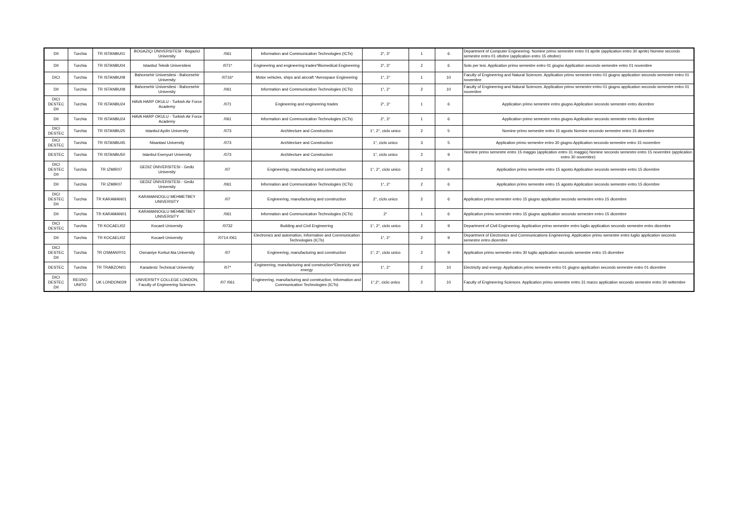| DII | Turchia | TR ISTANBU01 | BOGAZIÇI ÜNIVERSITESI - Bogazici University | /061 | Information and Communication Technologies (ICTs) | 2°, 3° | 1 | 6 | Department of Computer Engineering. Nomine primo semestre entro 01 aprile (application entro 30 aprile) Nomine secondo semestre entro 01 ottobre (application entro 15 ottobre) |
| DII | Turchia | TR ISTANBU04 | Istanbul Teknik Universitesi | /071* | Engineering and engineering trades*Biomedical Engineering | 2°, 3° | 2 | 6 | Solo per tesi. Application primo semestre entro 01 giugno Application secondo semestre entro 01 novembre |
| DICI | Turchia | TR ISTANBU08 | Bahcesehir Universitesi - Bahcesehir University | /0716* | Motor vehicles, ships and aircraft *Aerospace Engineering | 1°, 2° | 1 | 10 | Faculty of Engineering and Natural Sciences. Application primo semestre entro 01 giugno application secondo semestre entro 01 novembre |
| DII | Turchia | TR ISTANBU08 | Bahcesehir Universitesi - Bahcesehir University | /061 | Information and Communication Technologies (ICTs) | 1°, 2° | 2 | 10 | Faculty of Engineering and Natural Sciences. Application primo semestre entro 01 giugno application secondo semestre entro 01 novembre |
| DICI DESTEC DII | Turchia | TR ISTANBU24 | HAVA HARP OKULU - Turkish Air Force Academy | /071 | Engineering and engineering trades | 2°, 3° | 1 | 6 | Application primo semestre entro giugno Application secondo semestre entro dicembre |
| DII | Turchia | TR ISTANBU24 | HAVA HARP OKULU - Turkish Air Force Academy | /061 | Information and Communication Technologies (ICTs) | 2°, 3° | 1 | 6 | Application primo semestre entro giugno Application secondo semestre entro dicembre |
| DICI DESTEC | Turchia | TR ISTANBU25 | Istanbul Aydin University | /073 | Architecture and Construction | 1°, 2°, ciclo unico | 2 | 5 | Nomine primo semestre entro 15 agosto Nomine secondo semestre entro 15 dicembre |
| DICI DESTEC | Turchia | TR ISTANBU45 | Nisantasi University | /073 | Architecture and Construction | 1°, ciclo unico | 3 | 5 | Application primo semestre entro 30 giugno Application secondo semestre entro 15 novembre |
| DESTEC | Turchia | TR ISTANBU50 | Istanbul Esenyurt University | /073 | Architecture and Construction | 1°, ciclo unico | 2 | 9 | Nomine primo semestre entro 15 maggio (application entro 31 maggio) Nomine secondo semestre entro 15 novembre (application entro 30 novembre) |
| DICI DESTEC DII | Turchia | TR IZMIR07 | GEDIZ ÜNIVERSITESI - Gediz University | /07 | Engineering, manufacturing and construction | 1°, 2°, ciclo unico | 2 | 6 | Application primo semestre entro 15 agosto Application secondo semestre entro 15 dicembre |
| DII | Turchia | TR IZMIR07 | GEDIZ ÜNIVERSITESI - Gediz University | /061 | Information and Communication Technologies (ICTs) | 1°, 2° | 2 | 6 | Application primo semestre entro 15 agosto Application secondo semestre entro 15 dicembre |
| DICI DESTEC DII | Turchia | TR KARAMAN01 | KARAMANOGLU MEHMETBEY UNIVERSITY | /07 | Engineering, manufacturing and construction | 2°, ciclo unico | 2 | 6 | Application primo semestre entro 15 giugno application secondo semestre entro 15 dicembre |
| DII | Turchia | TR KARAMAN01 | KARAMANOGLU MEHMETBEY UNIVERSITY | /061 | Information and Communication Technologies (ICTs) | 2° | 1 | 6 | Application primo semestre entro 15 giugno application secondo semestre entro 15 dicembre |
| DICI DESTEC | Turchia | TR KOCAELI02 | Kocaeli University | /0732 | Building and Civil Engineering | 1°, 2°, ciclo unico | 2 | 9 | Department of Civil Engineering. Application primo semestre entro luglio application secondo semestre entro dicembre |
| DII | Turchia | TR KOCAELI02 | Kocaeli University | /0714 /061 | Electronics and automation, Information and Communication Technologies (ICTs) | 1°, 2° | 2 | 9 | Department of Electronics and Communications Engineering. Application primo semestre entro luglio application secondo semestre entro dicembre |
| DICI DESTEC DII | Turchia | TR OSMANIY01 | Osmaniye Korkut Ata University | /07 | Engineering, manufacturing and construction | 1°, 2°, ciclo unico | 2 | 9 | Application primo semestre entro 30 luglio application secondo semestre entro 15 dicembre |
| DESTEC | Turchia | TR TRABZON01 | Karadeniz Technical University | /07* | Engineering, manufacturing and construction*Electricity and energy | 1°, 2° | 2 | 10 | Electricity and energy. Application primo semestre entro 01 giugno application secondo semestre entro 01 dicembre |
| DICI DESTEC DII | REGNO UNITO | UK LONDON029 | UNIVERSITY COLLEGE LONDON, Faculty of Engineering Sciences | /07 /061 | Engineering, manufacturing and construction, Information and Communication Technologies (ICTs) | 1°,2°, ciclo unico | 2 | 10 | Faculty of Engineering Sciences. Application primo semestre entro 31 marzo application secondo semestre entro 30 settembre |